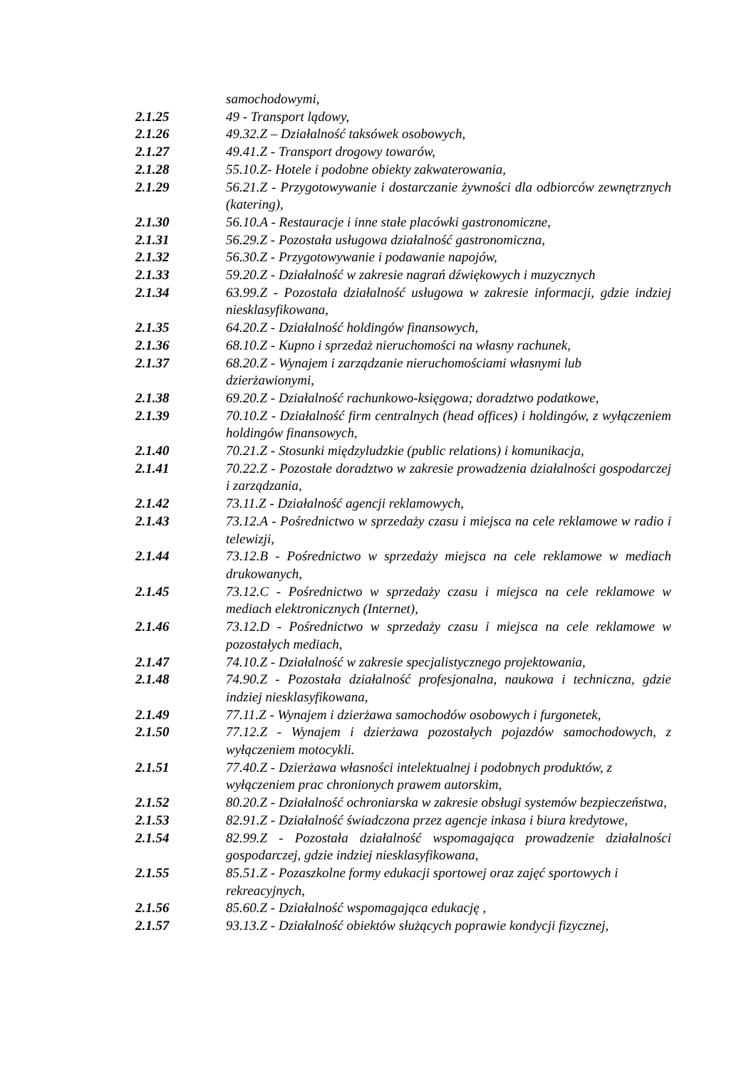samochodowymi,
2.1.25 49 - Transport lądowy,
2.1.26 49.32.Z – Działalność taksówek osobowych,
2.1.27 49.41.Z - Transport drogowy towarów,
2.1.28 55.10.Z- Hotele i podobne obiekty zakwaterowania,
2.1.29 56.21.Z - Przygotowywanie i dostarczanie żywności dla odbiorców zewnętrznych (katering),
2.1.30 56.10.A - Restauracje i inne stałe placówki gastronomiczne,
2.1.31 56.29.Z - Pozostała usługowa działalność gastronomiczna,
2.1.32 56.30.Z - Przygotowywanie i podawanie napojów,
2.1.33 59.20.Z - Działalność w zakresie nagrań dźwiękowych i muzycznych
2.1.34 63.99.Z - Pozostała działalność usługowa w zakresie informacji, gdzie indziej niesklasyfikowana,
2.1.35 64.20.Z - Działalność holdingów finansowych,
2.1.36 68.10.Z - Kupno i sprzedaż nieruchomości na własny rachunek,
2.1.37 68.20.Z - Wynajem i zarządzanie nieruchomościami własnymi lub dzierżawionymi,
2.1.38 69.20.Z - Działalność rachunkowo-księgowa; doradztwo podatkowe,
2.1.39 70.10.Z - Działalność firm centralnych (head offices) i holdingów, z wyłączeniem holdingów finansowych,
2.1.40 70.21.Z - Stosunki międzyludzkie (public relations) i komunikacja,
2.1.41 70.22.Z - Pozostałe doradztwo w zakresie prowadzenia działalności gospodarczej i zarządzania,
2.1.42 73.11.Z - Działalność agencji reklamowych,
2.1.43 73.12.A - Pośrednictwo w sprzedaży czasu i miejsca na cele reklamowe w radio i telewizji,
2.1.44 73.12.B - Pośrednictwo w sprzedaży miejsca na cele reklamowe w mediach drukowanych,
2.1.45 73.12.C - Pośrednictwo w sprzedaży czasu i miejsca na cele reklamowe w mediach elektronicznych (Internet),
2.1.46 73.12.D - Pośrednictwo w sprzedaży czasu i miejsca na cele reklamowe w pozostałych mediach,
2.1.47 74.10.Z - Działalność w zakresie specjalistycznego projektowania,
2.1.48 74.90.Z - Pozostała działalność profesjonalna, naukowa i techniczna, gdzie indziej niesklasyfikowana,
2.1.49 77.11.Z - Wynajem i dzierżawa samochodów osobowych i furgonetek,
2.1.50 77.12.Z - Wynajem i dzierżawa pozostałych pojazdów samochodowych, z wyłączeniem motocykli.
2.1.51 77.40.Z - Dzierżawa własności intelektualnej i podobnych produktów, z wyłączeniem prac chronionych prawem autorskim,
2.1.52 80.20.Z - Działalność ochroniarska w zakresie obsługi systemów bezpieczeństwa,
2.1.53 82.91.Z - Działalność świadczona przez agencje inkasa i biura kredytowe,
2.1.54 82.99.Z - Pozostała działalność wspomagająca prowadzenie działalności gospodarczej, gdzie indziej niesklasyfikowana,
2.1.55 85.51.Z - Pozaszkolne formy edukacji sportowej oraz zajęć sportowych i rekreacyjnych,
2.1.56 85.60.Z - Działalność wspomagająca edukację ,
2.1.57 93.13.Z - Działalność obiektów służących poprawie kondycji fizycznej,